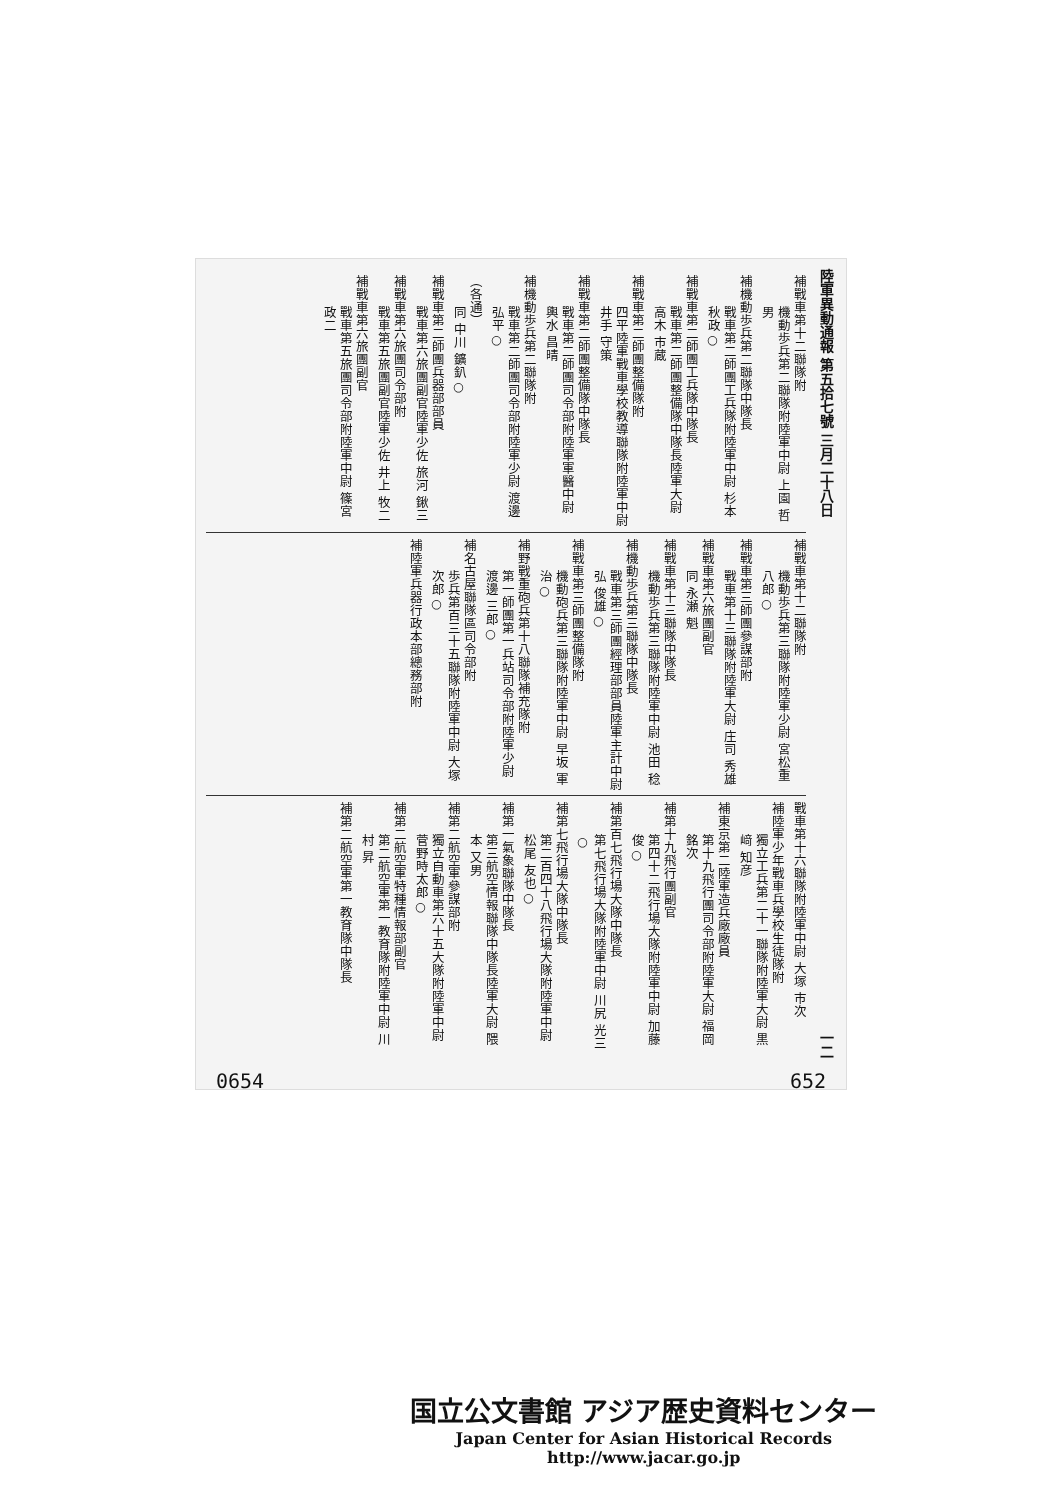陸軍異動通報 第五拾七號 三月二十八日 一二
補戰車第十二聯隊附
機動歩兵第二聯隊附陸軍中尉 上園 哲男
補機動歩兵第二聯隊中隊長
戰車第二師團工兵隊附陸軍中尉 杉本 秋政○
補戰車第二師團工兵隊中隊長
戰車第二師團整備隊中隊長陸軍大尉 高木 市蔵
補戰車第二師團整備隊附
四平陸軍戰車學校教導聯隊附陸軍中尉 井手 守策
補戰車第二師團整備隊中隊長
戰車第二師團司令部附陸軍軍醫中尉 輿水 昌晴
補機動歩兵第二聯隊附
戰車第二師團司令部附陸軍少尉 渡邊 弘平○
（各通）
同 中川 鑛釟○
補戰車第二師團兵器部部員
戰車第六旅團副官陸軍少佐 旅河 鍬三
補戰車第六旅團司令部附
戰車第五旅團副官陸軍少佐 井上 牧二
補戰車第六旅團副官
戰車第五旅團司令部附陸軍中尉 篠宮 政二
補戰車第十二聯隊附
機動歩兵第三聯隊附陸軍少尉 宮松重八郎○
補戰車第三師團參謀部附
戰車第十三聯隊附陸軍大尉 庄司 秀雄
補戰車第六旅團副官
同 永瀬 魁
補戰車第十三聯隊中隊長
機動歩兵第三聯隊附陸軍中尉 池田 稔
補機動歩兵第三聯隊中隊長
戰車第三師團經理部部員陸軍主計中尉 弘 俊雄○
補戰車第三師團整備隊附
機動砲兵第三聯隊附陸軍中尉 早坂 軍治○
補野戰重砲兵第十八聯隊補充隊附
第一師團第一兵站司令部附陸軍少尉 渡邊 三郎○
補名古屋聯隊區司令部附
歩兵第百三十五聯隊附陸軍中尉 大塚 次郎○
補陸軍兵器行政本部總務部附
戰車第十六聯隊附陸軍中尉 大塚 市次
補陸軍少年戰車兵學校生徒隊附
獨立工兵第二十一聯隊附陸軍大尉 黒﨑 知彦
補東京第二陸軍造兵廠廠員
第十九飛行團司令部附陸軍大尉 福岡 銘次
補第十九飛行團副官
第四十二飛行場大隊附陸軍中尉 加藤 俊○
補第百七飛行場大隊中隊長
第七飛行場大隊附陸軍中尉 川尻 光三○
補第七飛行場大隊中隊長
第二百四十八飛行場大隊附陸軍中尉 松尾 友也○
補第一氣象聯隊中隊長
第三航空情報聯隊中隊長陸軍大尉 隈本 又男
補第二航空軍參謀部附
獨立自動車第六十五大隊附陸軍中尉 菅野時太郎○
補第二航空軍特種情報部副官
第二航空軍第一教育隊附陸軍中尉 川村 昇
補第二航空軍第一教育隊中隊長
0654 652
国立公文書館 アジア歴史資料センター
Japan Center for Asian Historical Records
http://www.jacar.go.jp